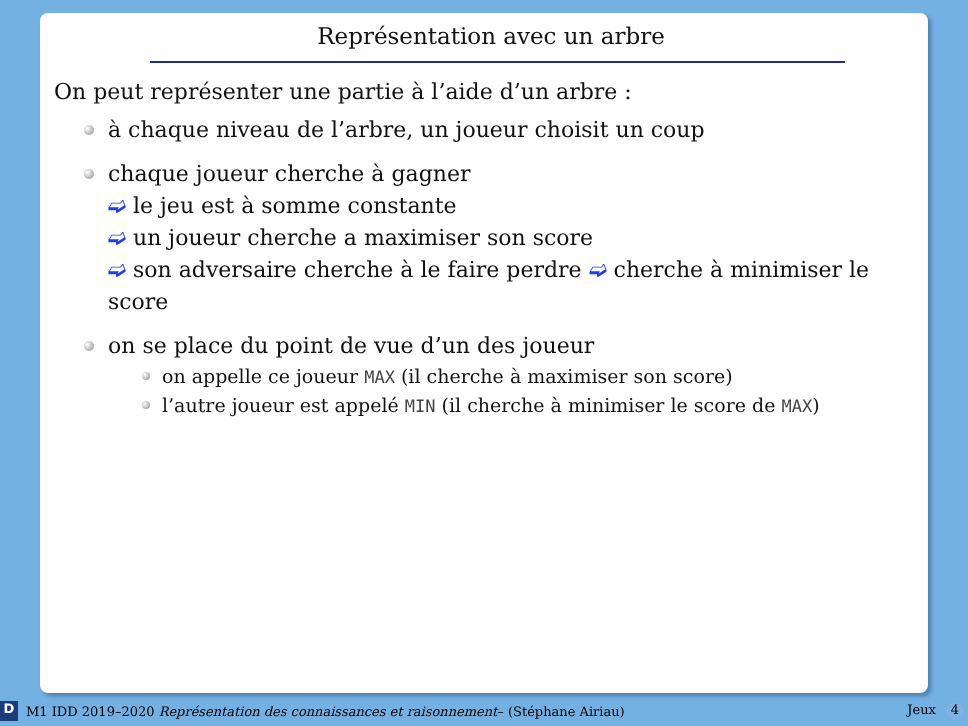Représentation avec un arbre
On peut représenter une partie à l’aide d’un arbre :
à chaque niveau de l’arbre, un joueur choisit un coup
chaque joueur cherche à gagner
➫ le jeu est à somme constante
➫ un joueur cherche a maximiser son score
➫ son adversaire cherche à le faire perdre ➫ cherche à minimiser le score
on se place du point de vue d’un des joueur
on appelle ce joueur MAX (il cherche à maximiser son score)
l’autre joueur est appelé MIN (il cherche à minimiser le score de MAX)
D M1 IDD 2019–2020 Représentation des connaissances et raisonnement– (Stéphane Airiau) Jeux 4